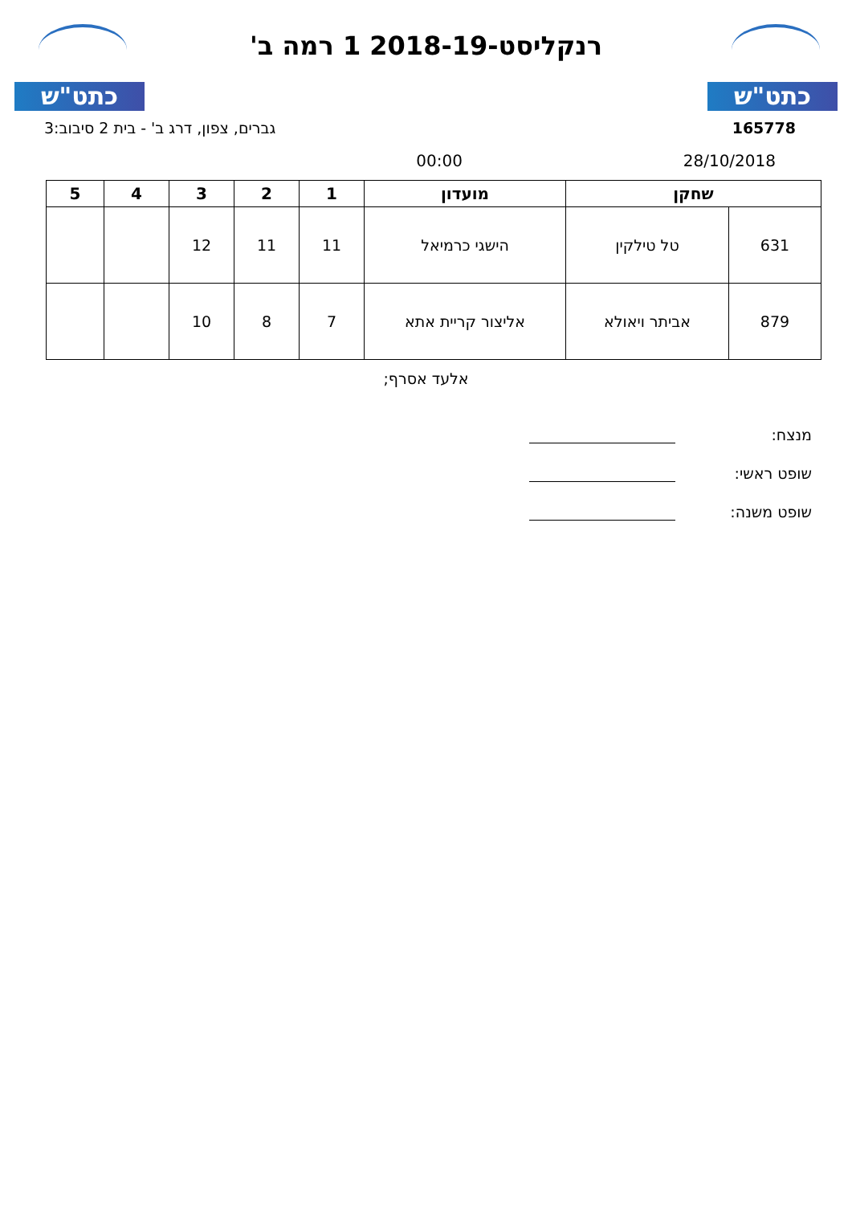כתט"ש
רנקליסט-2018-19 1 רמה ב'
כתט"ש
165778 גברים, צפון, דרג ב' - בית 2 סיבוב:3
28/10/2018 00:00
| שחקן | | מועדון | 1 | 2 | 3 | 4 | 5 |
| --- | --- | --- | --- | --- | --- | --- | --- |
| 631 | טל טילקין | הישגי כרמיאל | 11 | 11 | 12 | | |
| 879 | אביתר ויאולא | אליצור קריית אתא | 7 | 8 | 10 | | |
אלעד אסרף;
מנצח:
שופט ראשי:
שופט משנה: